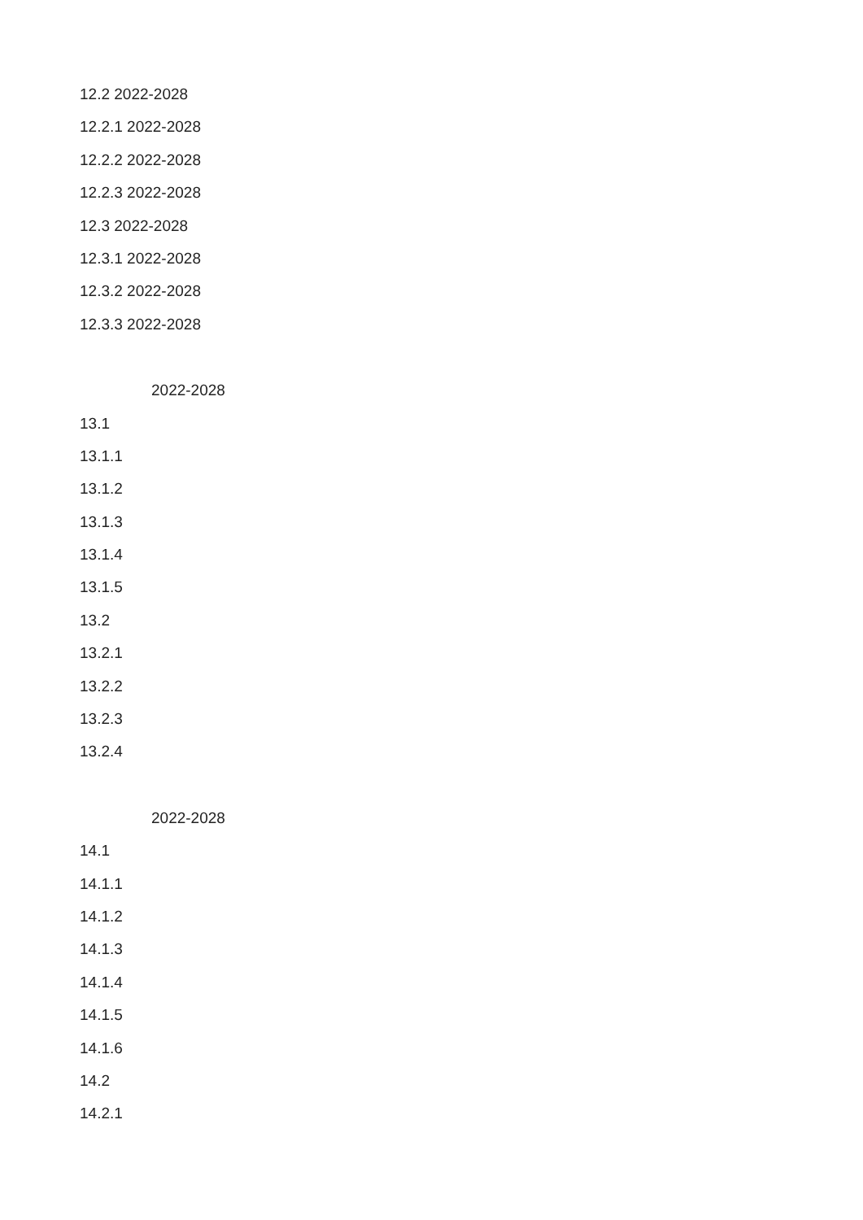12.2 2022-2028
12.2.1 2022-2028
12.2.2 2022-2028
12.2.3 2022-2028
12.3 2022-2028
12.3.1 2022-2028
12.3.2 2022-2028
12.3.3 2022-2028
2022-2028
13.1
13.1.1
13.1.2
13.1.3
13.1.4
13.1.5
13.2
13.2.1
13.2.2
13.2.3
13.2.4
2022-2028
14.1
14.1.1
14.1.2
14.1.3
14.1.4
14.1.5
14.1.6
14.2
14.2.1